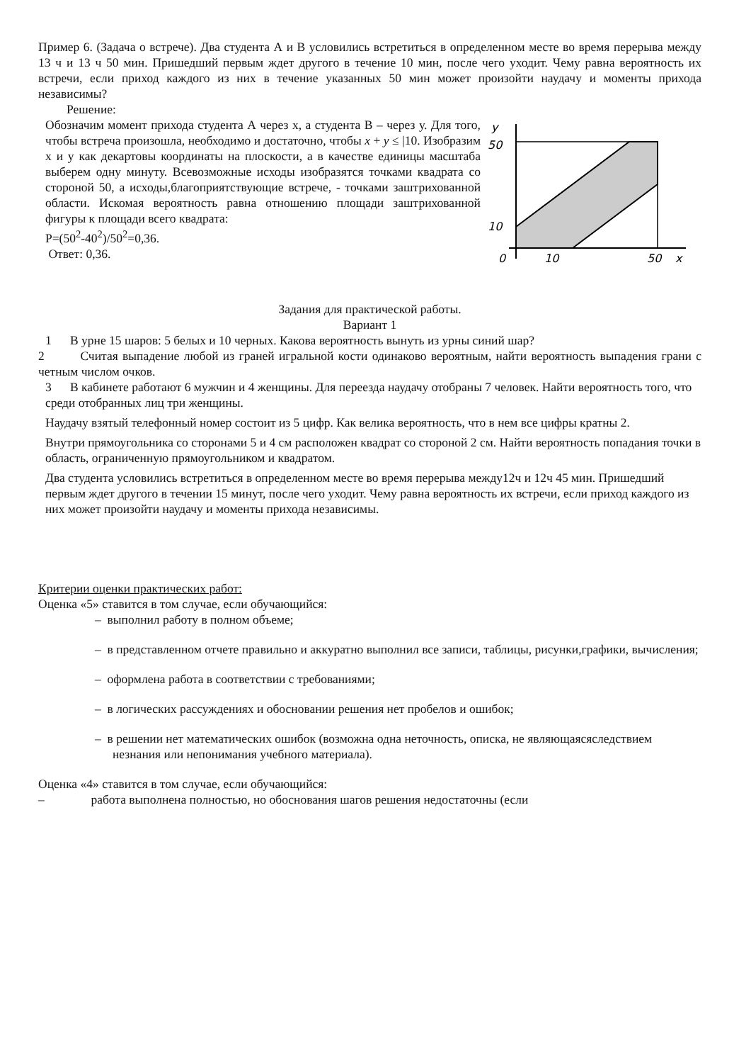Пример 6. (Задача о встрече). Два студента А и В условились встретиться в определенном месте во время перерыва между 13 ч и 13 ч 50 мин. Пришедший первым ждет другого в течение 10 мин, после чего уходит. Чему равна вероятность их встречи, если приход каждого из них в течение указанных 50 мин может произойти наудачу и моменты прихода независимы?
Решение:
Обозначим момент прихода студента А через x, а студента В – через у. Для того, чтобы встреча произошла, необходимо и достаточно, чтобы x + y ≤ |10. Изобразим х и у как декартовы координаты на плоскости, а в качестве единицы масштаба выберем одну минуту. Всевозможные исходы изобразятся точками квадрата со стороной 50, а исходы,благоприятствующие встрече, - точками заштрихованной области. Искомая вероятность равна отношению площади заштрихованной фигуры к площади всего квадрата:
P=(50<sup>2</sup>-40<sup>2</sup>)/50<sup>2</sup>=0,36.
Ответ: 0,36.
y
50
10
0
10
50
x
Задания для практической работы.
Вариант 1
1 В урне 15 шаров: 5 белых и 10 черных. Какова вероятность вынуть из урны синий шар?
2 Считая выпадение любой из граней игральной кости одинаково вероятным, найти вероятность выпадения грани с четным числом очков.
3 В кабинете работают 6 мужчин и 4 женщины. Для переезда наудачу отобраны 7 человек. Найти вероятность того, что среди отобранных лиц три женщины.
Наудачу взятый телефонный номер состоит из 5 цифр. Как велика вероятность, что в нем все цифры кратны 2.
Внутри прямоугольника со сторонами 5 и 4 см расположен квадрат со стороной 2 см. Найти вероятность попадания точки в область, ограниченную прямоугольником и квадратом.
Два студента условились встретиться в определенном месте во время перерыва между12ч и 12ч 45 мин. Пришедший первым ждет другого в течении 15 минут, после чего уходит. Чему равна вероятность их встречи, если приход каждого из них может произойти наудачу и моменты прихода независимы.
Критерии оценки практических работ:
Оценка «5» ставится в том случае, если обучающийся:
– выполнил работу в полном объеме;
– в представленном отчете правильно и аккуратно выполнил все записи, таблицы, рисунки,графики, вычисления;
– оформлена работа в соответствии с требованиями;
– в логических рассуждениях и обосновании решения нет пробелов и ошибок;
– в решении нет математических ошибок (возможна одна неточность, описка, не являющаясяследствием незнания или непонимания учебного материала).
Оценка «4» ставится в том случае, если обучающийся:
– работа выполнена полностью, но обоснования шагов решения недостаточны (если